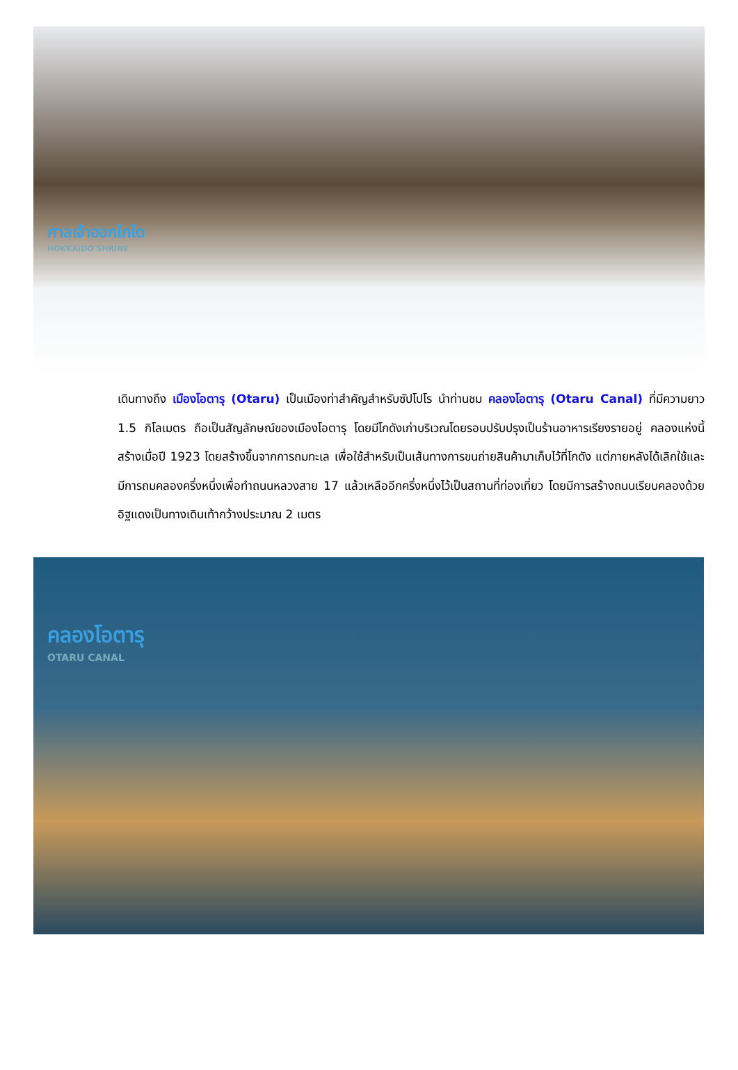ศาลเจ้าฮอกไกโด
HOKKAIDO SHRINE
เดินทางถึง เมืองโอตารุ (Otaru) เป็นเมืองท่าสำคัญสำหรับซัปโปโร นำท่านชม คลองโอตารุ (Otaru Canal) ที่มีความยาว 1.5 กิโลเมตร ถือเป็นสัญลักษณ์ของเมืองโอตารุ โดยมีโกดังเก่าบริเวณโดยรอบปรับปรุงเป็นร้านอาหารเรียงรายอยู่ คลองแห่งนี้สร้างเมื่อปี 1923 โดยสร้างขึ้นจากการถมทะเล เพื่อใช้สำหรับเป็นเส้นทางการขนถ่ายสินค้ามาเก็บไว้ที่โกดัง แต่ภายหลังได้เลิกใช้และมีการถมคลองครึ่งหนึ่งเพื่อทำถนนหลวงสาย 17 แล้วเหลืออีกครึ่งหนึ่งไว้เป็นสถานที่ท่องเที่ยว โดยมีการสร้างถนนเรียบคลองด้วยอิฐแดงเป็นทางเดินเท้ากว้างประมาณ 2 เมตร
คลองโอตารุ
OTARU CANAL